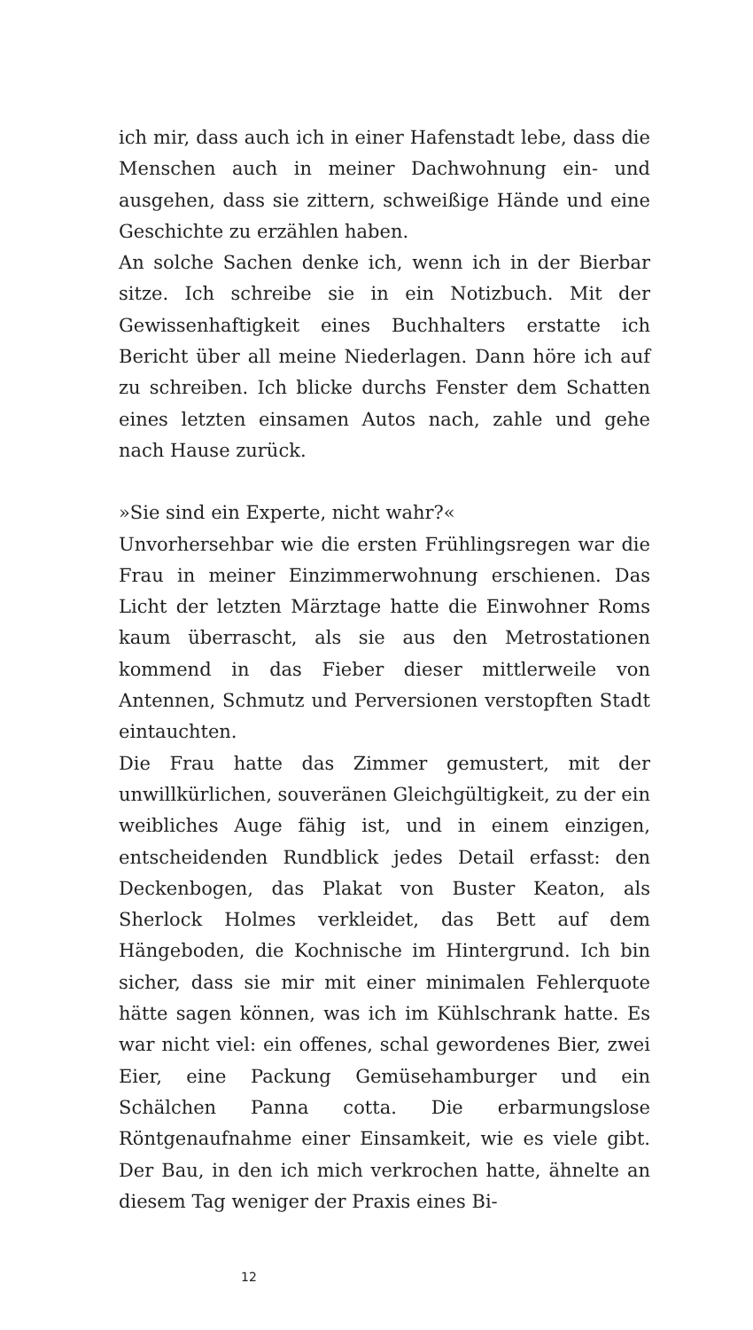ich mir, dass auch ich in einer Hafenstadt lebe, dass die Menschen auch in meiner Dachwohnung ein- und ausgehen, dass sie zittern, schweißige Hände und eine Geschichte zu erzählen haben.
An solche Sachen denke ich, wenn ich in der Bierbar sitze. Ich schreibe sie in ein Notizbuch. Mit der Gewissenhaftigkeit eines Buchhalters erstatte ich Bericht über all meine Niederlagen. Dann höre ich auf zu schreiben. Ich blicke durchs Fenster dem Schatten eines letzten einsamen Autos nach, zahle und gehe nach Hause zurück.
»Sie sind ein Experte, nicht wahr?«
Unvorhersehbar wie die ersten Frühlingsregen war die Frau in meiner Einzimmerwohnung erschienen. Das Licht der letzten Märztage hatte die Einwohner Roms kaum überrascht, als sie aus den Metrostationen kommend in das Fieber dieser mittlerweile von Antennen, Schmutz und Perversionen verstopften Stadt eintauchten.
Die Frau hatte das Zimmer gemustert, mit der unwillkürlichen, souveränen Gleichgültigkeit, zu der ein weibliches Auge fähig ist, und in einem einzigen, entscheidenden Rundblick jedes Detail erfasst: den Deckenbogen, das Plakat von Buster Keaton, als Sherlock Holmes verkleidet, das Bett auf dem Hängeboden, die Kochnische im Hintergrund. Ich bin sicher, dass sie mir mit einer minimalen Fehlerquote hätte sagen können, was ich im Kühlschrank hatte. Es war nicht viel: ein offenes, schal gewordenes Bier, zwei Eier, eine Packung Gemüsehamburger und ein Schälchen Panna cotta. Die erbarmungslose Röntgenaufnahme einer Einsamkeit, wie es viele gibt. Der Bau, in den ich mich verkrochen hatte, ähnelte an diesem Tag weniger der Praxis eines Bi-
12